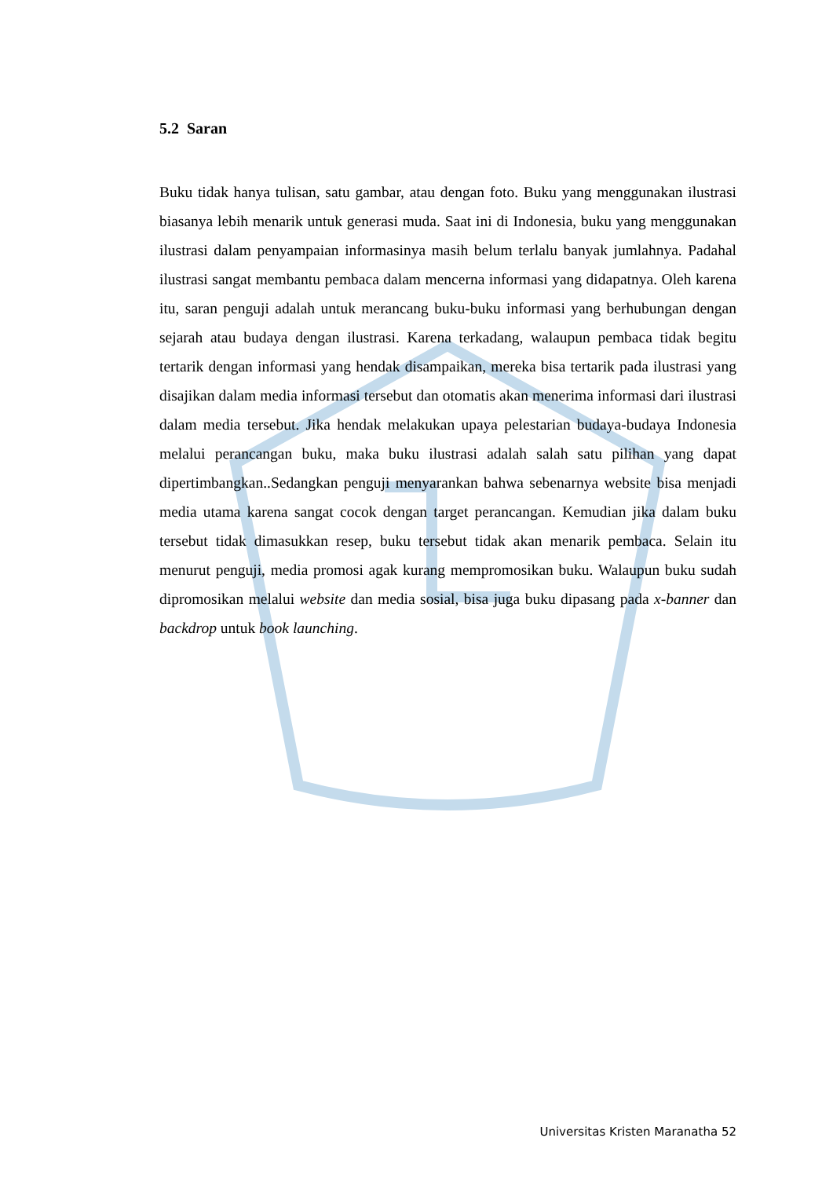5.2 Saran
Buku tidak hanya tulisan, satu gambar, atau dengan foto. Buku yang menggunakan ilustrasi biasanya lebih menarik untuk generasi muda. Saat ini di Indonesia, buku yang menggunakan ilustrasi dalam penyampaian informasinya masih belum terlalu banyak jumlahnya. Padahal ilustrasi sangat membantu pembaca dalam mencerna informasi yang didapatnya. Oleh karena itu, saran penguji adalah untuk merancang buku-buku informasi yang berhubungan dengan sejarah atau budaya dengan ilustrasi. Karena terkadang, walaupun pembaca tidak begitu tertarik dengan informasi yang hendak disampaikan, mereka bisa tertarik pada ilustrasi yang disajikan dalam media informasi tersebut dan otomatis akan menerima informasi dari ilustrasi dalam media tersebut. Jika hendak melakukan upaya pelestarian budaya-budaya Indonesia melalui perancangan buku, maka buku ilustrasi adalah salah satu pilihan yang dapat dipertimbangkan..Sedangkan penguji menyarankan bahwa sebenarnya website bisa menjadi media utama karena sangat cocok dengan target perancangan. Kemudian jika dalam buku tersebut tidak dimasukkan resep, buku tersebut tidak akan menarik pembaca. Selain itu menurut penguji, media promosi agak kurang mempromosikan buku. Walaupun buku sudah dipromosikan melalui website dan media sosial, bisa juga buku dipasang pada x-banner dan backdrop untuk book launching.
Universitas Kristen Maranatha 52